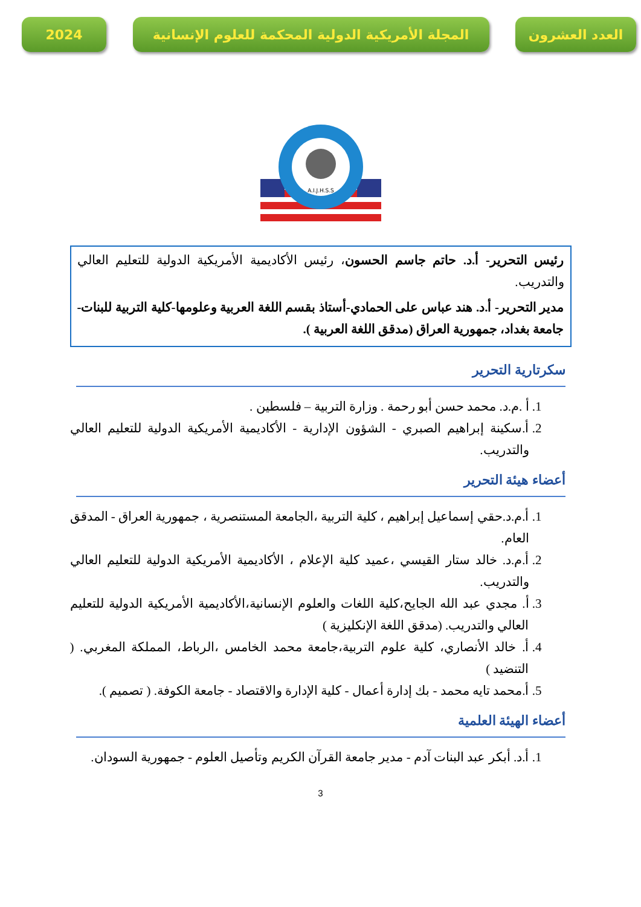2024 المجلة الأمريكية الدولية المحكمة للعلوم الإنسانية
العدد العشرون
A.I.J.H.S.S
رئيس التحرير- أ.د. حاتم جاسم الحسون، رئيس الأكاديمية الأمريكية الدولية للتعليم العالي والتدريب.
مدير التحرير- أ.د. هند عباس على الحمادي-أستاذ بقسم اللغة العربية وعلومها-كلية التربية للبنات-جامعة بغداد، جمهورية العراق (مدقق اللغة العربية ).
سكرتارية التحرير
1. أ .م.د. محمد حسن أبو رحمة . وزارة التربية – فلسطين .
2. أ.سكينة إبراهيم الصبري - الشؤون الإدارية - الأكاديمية الأمريكية الدولية للتعليم العالي والتدريب.
أعضاء هيئة التحرير
1. أ.م.د.حقي إسماعيل إبراهيم ، كلية التربية ،الجامعة المستنصرية ، جمهورية العراق - المدقق العام.
2. أ.م.د. خالد ستار القيسي ،عميد كلية الإعلام ، الأكاديمية الأمريكية الدولية للتعليم العالي والتدريب.
3. أ. مجدي عبد الله الجايح،كلية اللغات والعلوم الإنسانية،الأكاديمية الأمريكية الدولية للتعليم العالي والتدريب. (مدقق اللغة الإنكليزية )
4. أ. خالد الأنصاري، كلية علوم التربية،جامعة محمد الخامس ،الرباط، المملكة المغربي. ( التنضيد )
5. أ.محمد تايه محمد - بك إدارة أعمال - كلية الإدارة والاقتصاد - جامعة الكوفة. ( تصميم ).
أعضاء الهيئة العلمية
1. أ.د. أبكر عبد البنات آدم - مدير جامعة القرآن الكريم وتأصيل العلوم - جمهورية السودان.
3